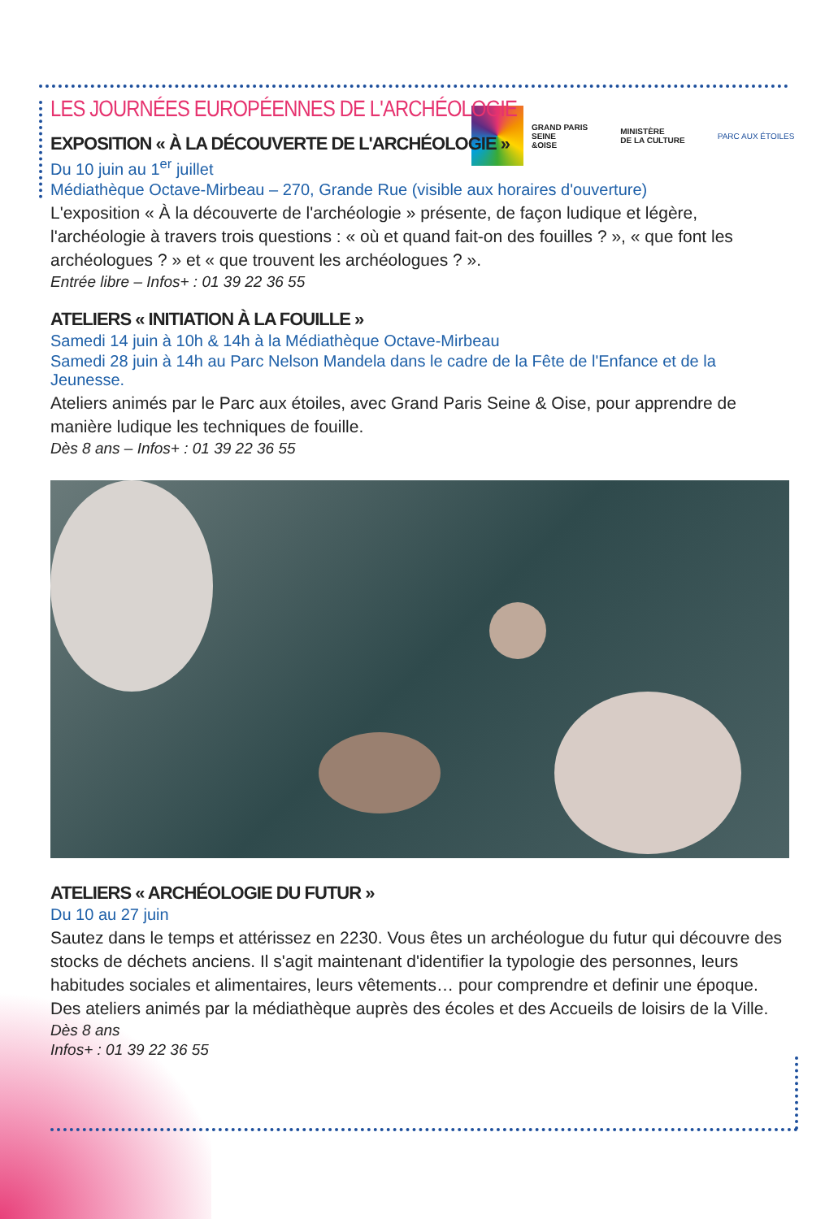GRAND PARIS
SEINE
&OISE
MINISTÈRE
DE LA CULTURE
PARC AUX ÉTOILES
LES JOURNÉES EUROPÉENNES DE L'ARCHÉOLOGIE
EXPOSITION « À LA DÉCOUVERTE DE L'ARCHÉOLOGIE »
Du 10 juin au 1<sup>er</sup> juillet
Médiathèque Octave-Mirbeau – 270, Grande Rue (visible aux horaires d'ouverture)
L'exposition « À la découverte de l'archéologie » présente, de façon ludique et légère, l'archéologie à travers trois questions : « où et quand fait-on des fouilles ? », « que font les archéologues ? » et « que trouvent les archéologues ? ».
Entrée libre – Infos+ : 01 39 22 36 55
ATELIERS « INITIATION À LA FOUILLE »
Samedi 14 juin à 10h & 14h à la Médiathèque Octave-Mirbeau
Samedi 28 juin à 14h au Parc Nelson Mandela dans le cadre de la Fête de l'Enfance et de la Jeunesse.
Ateliers animés par le Parc aux étoiles, avec Grand Paris Seine & Oise, pour apprendre de manière ludique les techniques de fouille.
Dès 8 ans – Infos+ : 01 39 22 36 55
ATELIERS « ARCHÉOLOGIE DU FUTUR »
Du 10 au 27 juin
Sautez dans le temps et attérissez en 2230. Vous êtes un archéologue du futur qui découvre des stocks de déchets anciens. Il s'agit maintenant d'identifier la typologie des personnes, leurs habitudes sociales et alimentaires, leurs vêtements… pour comprendre et definir une époque. Des ateliers animés par la médiathèque auprès des écoles et des Accueils de loisirs de la Ville.
Dès 8 ans
Infos+ : 01 39 22 36 55